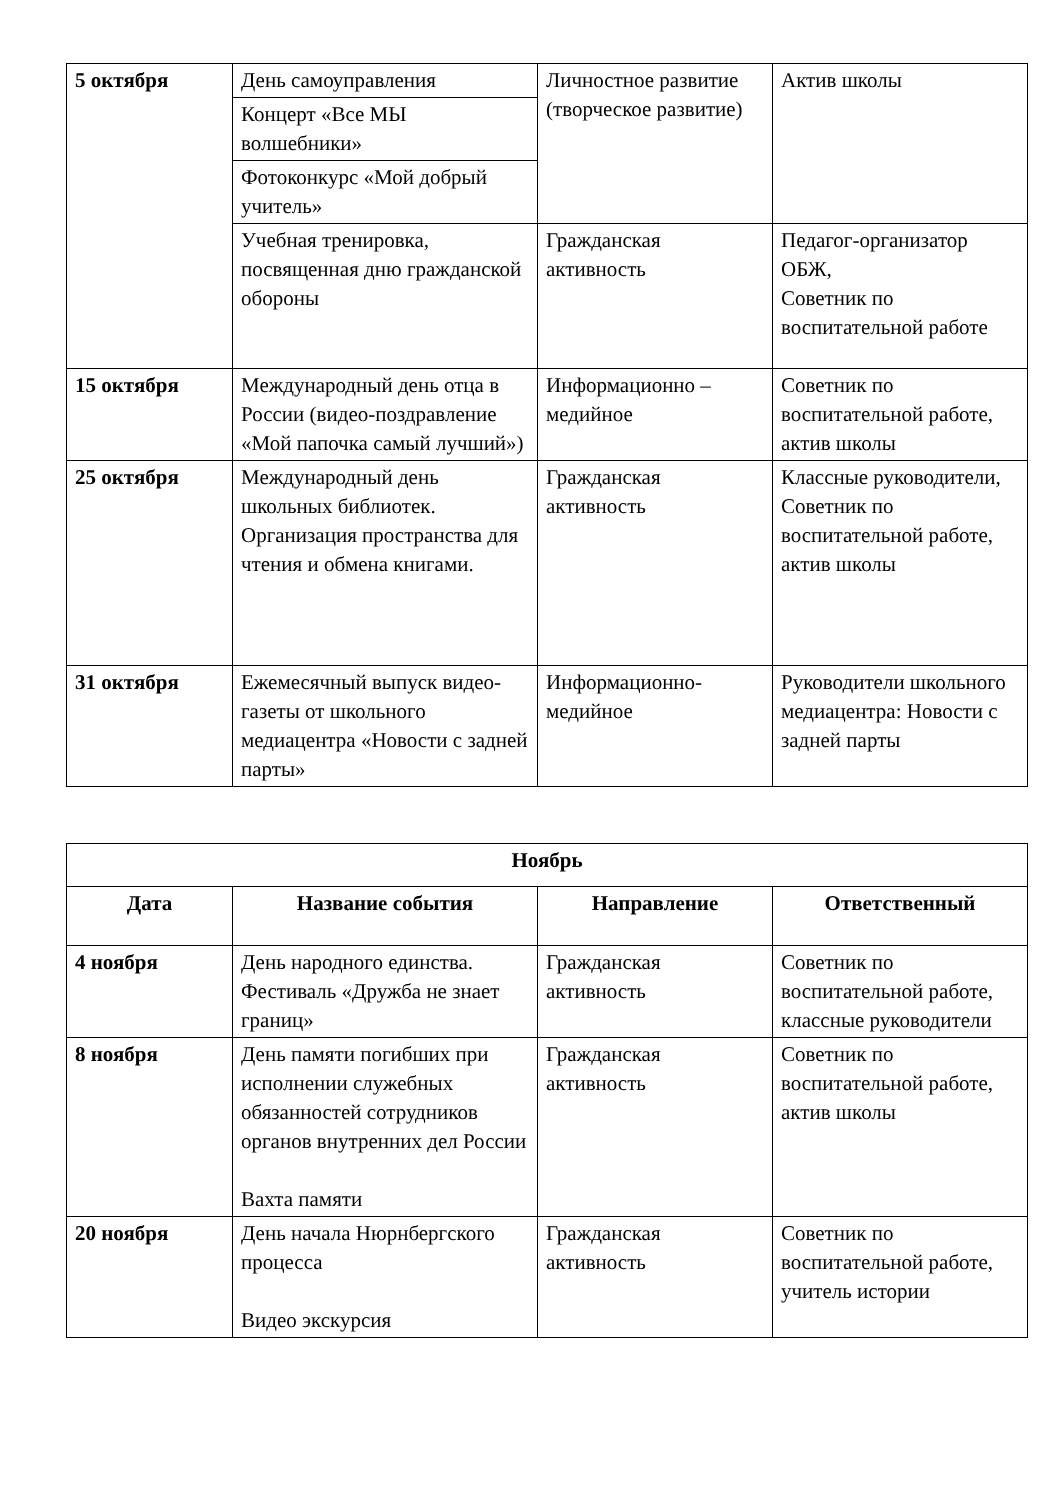| 5 октября | День самоуправления | Личностное развитие (творческое развитие) | Актив школы |
| | Концерт «Все МЫ волшебники» | | |
| | Фотоконкурс «Мой добрый учитель» | | |
| | Учебная тренировка, посвященная дню гражданской обороны | Гражданская активность | Педагог-организатор ОБЖ, Советник по воспитательной работе |
| 15 октября | Международный день отца в России (видео-поздравление «Мой папочка самый лучший») | Информационно – медийное | Советник по воспитательной работе, актив школы |
| 25 октября | Международный день школьных библиотек. Организация пространства для чтения и обмена книгами. | Гражданская активность | Классные руководители, Советник по воспитательной работе, актив школы |
| 31 октября | Ежемесячный выпуск видео-газеты от школьного медиацентра «Новости с задней парты» | Информационно-медийное | Руководители школьного медиацентра: Новости с задней парты |
| Ноябрь | | | |
| --- | --- | --- | --- |
| Дата | Название события | Направление | Ответственный |
| 4 ноября | День народного единства. Фестиваль «Дружба не знает границ» | Гражданская активность | Советник по воспитательной работе, классные руководители |
| 8 ноября | День памяти погибших при исполнении служебных обязанностей сотрудников органов внутренних дел России Вахта памяти | Гражданская активность | Советник по воспитательной работе, актив школы |
| 20 ноября | День начала Нюрнбергского процесса Видео экскурсия | Гражданская активность | Советник по воспитательной работе, учитель истории |